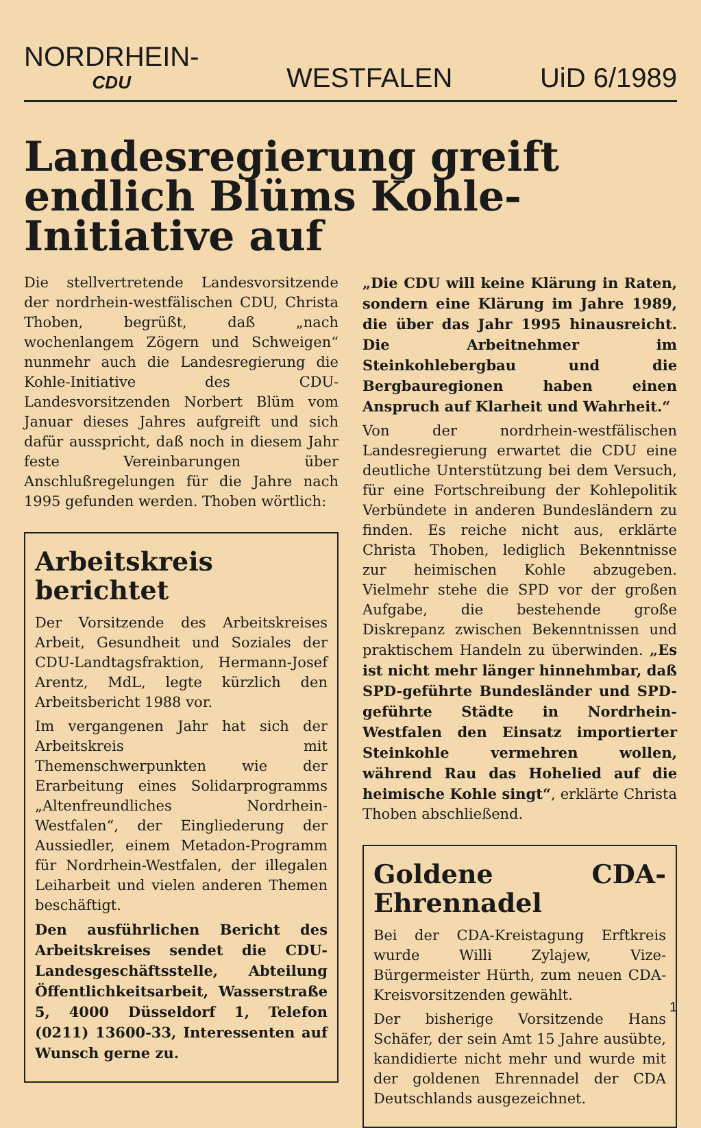NORDRHEIN-
CDU WESTFALEN UiD 6/1989
Landesregierung greift endlich Blüms Kohle-Initiative auf
Die stellvertretende Landesvorsitzende der nordrhein-westfälischen CDU, Christa Thoben, begrüßt, daß „nach wochenlangem Zögern und Schweigen“ nunmehr auch die Landesregierung die Kohle-Initiative des CDU-Landesvorsitzenden Norbert Blüm vom Januar dieses Jahres aufgreift und sich dafür ausspricht, daß noch in diesem Jahr feste Vereinbarungen über Anschlußregelungen für die Jahre nach 1995 gefunden werden. Thoben wörtlich:
Arbeitskreis berichtet
Der Vorsitzende des Arbeitskreises Arbeit, Gesundheit und Soziales der CDU-Landtagsfraktion, Hermann-Josef Arentz, MdL, legte kürzlich den Arbeitsbericht 1988 vor.
Im vergangenen Jahr hat sich der Arbeitskreis mit Themenschwerpunkten wie der Erarbeitung eines Solidarprogramms „Altenfreundliches Nordrhein-Westfalen“, der Eingliederung der Aussiedler, einem Metadon-Programm für Nordrhein-Westfalen, der illegalen Leiharbeit und vielen anderen Themen beschäftigt.
Den ausführlichen Bericht des Arbeitskreises sendet die CDU-Landesgeschäftsstelle, Abteilung Öffentlichkeitsarbeit, Wasserstraße 5, 4000 Düsseldorf 1, Telefon (0211) 13600-33, Interessenten auf Wunsch gerne zu.
„Die CDU will keine Klärung in Raten, sondern eine Klärung im Jahre 1989, die über das Jahr 1995 hinausreicht. Die Arbeitnehmer im Steinkohlebergbau und die Bergbauregionen haben einen Anspruch auf Klarheit und Wahrheit.“
Von der nordrhein-westfälischen Landesregierung erwartet die CDU eine deutliche Unterstützung bei dem Versuch, für eine Fortschreibung der Kohlepolitik Verbündete in anderen Bundesländern zu finden. Es reiche nicht aus, erklärte Christa Thoben, lediglich Bekenntnisse zur heimischen Kohle abzugeben. Vielmehr stehe die SPD vor der großen Aufgabe, die bestehende große Diskrepanz zwischen Bekenntnissen und praktischem Handeln zu überwinden. „Es ist nicht mehr länger hinnehmbar, daß SPD-geführte Bundesländer und SPD-geführte Städte in Nordrhein-Westfalen den Einsatz importierter Steinkohle vermehren wollen, während Rau das Hohelied auf die heimische Kohle singt“, erklärte Christa Thoben abschließend.
Goldene CDA-Ehrennadel
Bei der CDA-Kreistagung Erftkreis wurde Willi Zylajew, Vize-Bürgermeister Hürth, zum neuen CDA-Kreisvorsitzenden gewählt.
Der bisherige Vorsitzende Hans Schäfer, der sein Amt 15 Jahre ausübte, kandidierte nicht mehr und wurde mit der goldenen Ehrennadel der CDA Deutschlands ausgezeichnet.
1